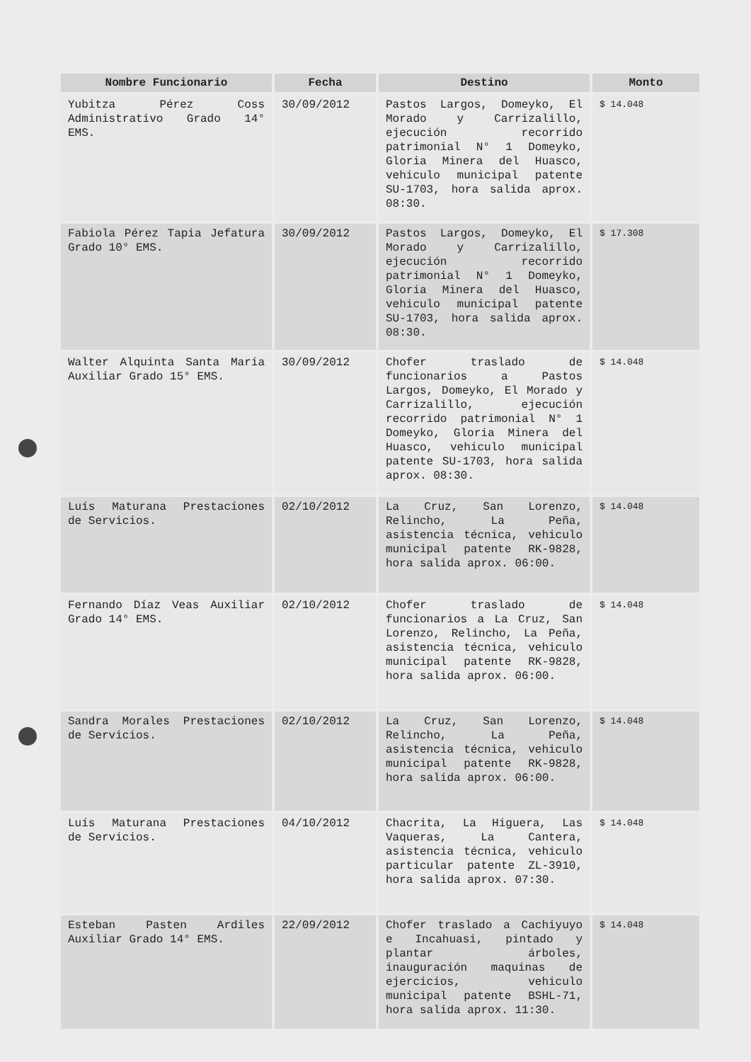| Nombre Funcionario | Fecha | Destino | Monto |
| --- | --- | --- | --- |
| Yubitza Pérez Coss Administrativo Grado 14° EMS. | 30/09/2012 | Pastos Largos, Domeyko, El Morado y Carrizalillo, ejecución recorrido patrimonial N° 1 Domeyko, Gloria Minera del Huasco, vehiculo municipal patente SU-1703, hora salida aprox. 08:30. | $ 14.048 |
| Fabiola Pérez Tapia Jefatura Grado 10° EMS. | 30/09/2012 | Pastos Largos, Domeyko, El Morado y Carrizalillo, ejecución recorrido patrimonial N° 1 Domeyko, Gloria Minera del Huasco, vehiculo municipal patente SU-1703, hora salida aprox. 08:30. | $ 17.308 |
| Walter Alquinta Santa Maria Auxiliar Grado 15° EMS. | 30/09/2012 | Chofer traslado de funcionarios a Pastos Largos, Domeyko, El Morado y Carrizalillo, ejecución recorrido patrimonial N° 1 Domeyko, Gloria Minera del Huasco, vehiculo municipal patente SU-1703, hora salida aprox. 08:30. | $ 14.048 |
| Luís Maturana Prestaciones de Servicios. | 02/10/2012 | La Cruz, San Lorenzo, Relincho, La Peña, asistencia técnica, vehiculo municipal patente RK-9828, hora salida aprox. 06:00. | $ 14.048 |
| Fernando Díaz Veas Auxiliar Grado 14° EMS. | 02/10/2012 | Chofer traslado de funcionarios a La Cruz, San Lorenzo, Relincho, La Peña, asistencia técnica, vehiculo municipal patente RK-9828, hora salida aprox. 06:00. | $ 14.048 |
| Sandra Morales Prestaciones de Servicios. | 02/10/2012 | La Cruz, San Lorenzo, Relincho, La Peña, asistencia técnica, vehiculo municipal patente RK-9828, hora salida aprox. 06:00. | $ 14.048 |
| Luís Maturana Prestaciones de Servicios. | 04/10/2012 | Chacrita, La Higuera, Las Vaqueras, La Cantera, asistencia técnica, vehiculo particular patente ZL-3910, hora salida aprox. 07:30. | $ 14.048 |
| Esteban Pasten Ardiles Auxiliar Grado 14° EMS. | 22/09/2012 | Chofer traslado a Cachiyuyo e Incahuasi, pintado y plantar árboles, inauguración maquinas de ejercicios, vehiculo municipal patente BSHL-71, hora salida aprox. 11:30. | $ 14.048 |